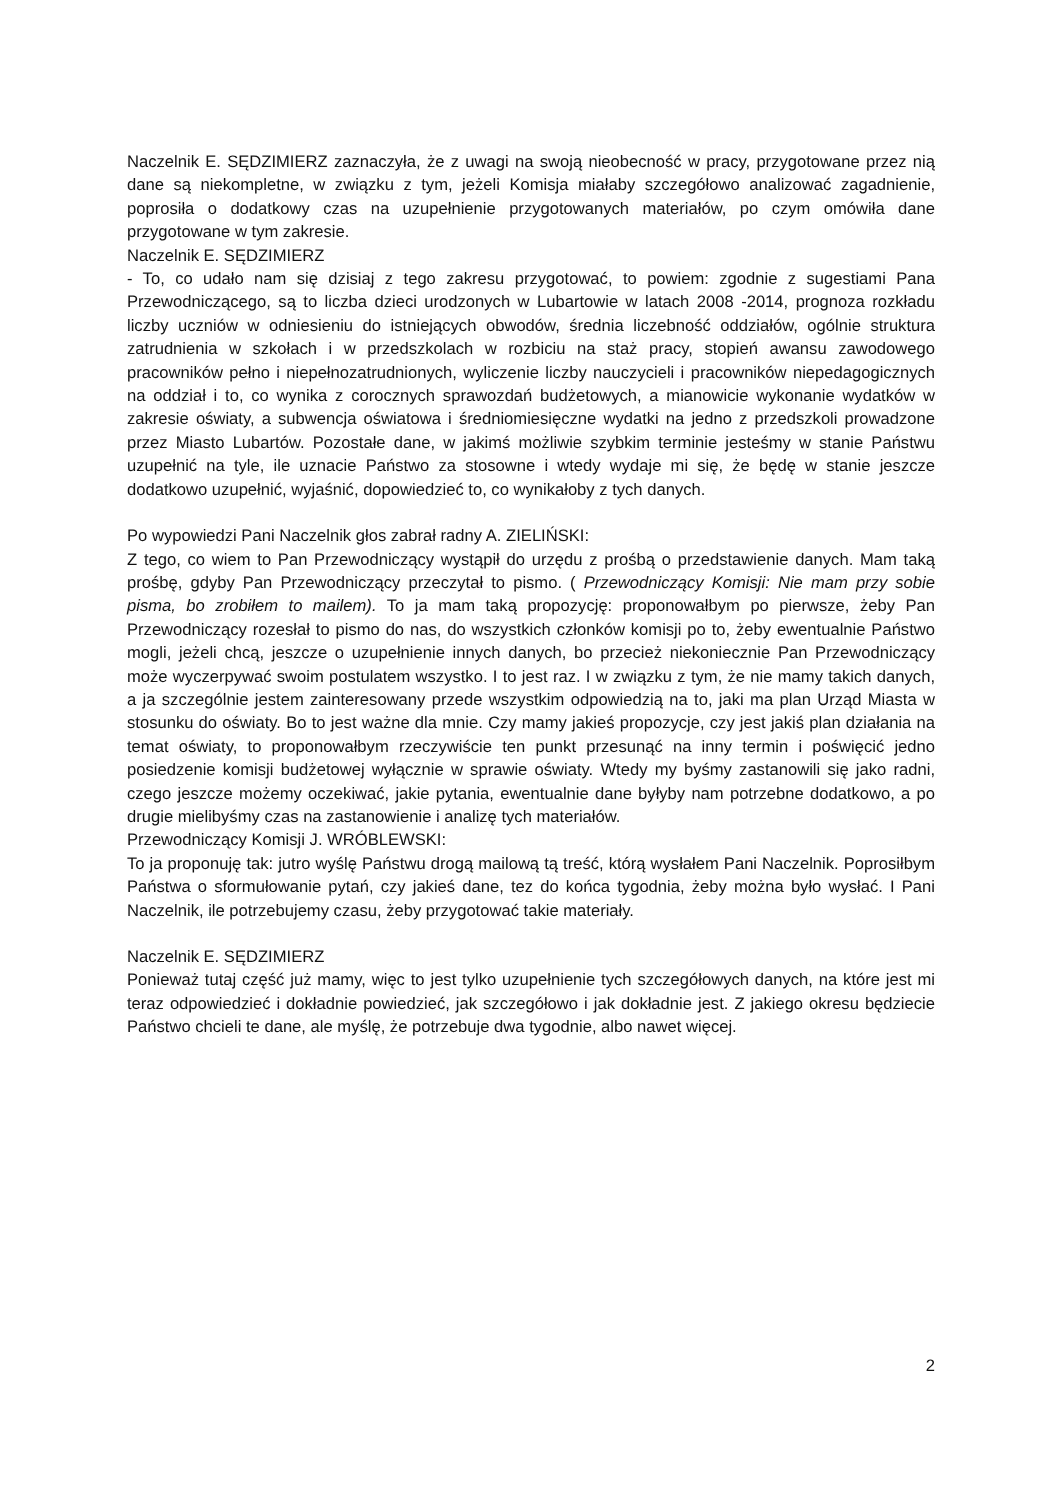Naczelnik E. SĘDZIMIERZ zaznaczyła, że z uwagi na swoją nieobecność w pracy, przygotowane przez nią dane są niekompletne, w związku z tym, jeżeli Komisja miałaby szczegółowo analizować zagadnienie, poprosiła o dodatkowy czas na uzupełnienie przygotowanych materiałów, po czym omówiła dane przygotowane w tym zakresie.
Naczelnik E. SĘDZIMIERZ
- To, co udało nam się dzisiaj z tego zakresu przygotować, to powiem: zgodnie z sugestiami Pana Przewodniczącego, są to liczba dzieci urodzonych w Lubartowie w latach 2008 -2014, prognoza rozkładu liczby uczniów w odniesieniu do istniejących obwodów, średnia liczebność oddziałów, ogólnie struktura zatrudnienia w szkołach i w przedszkolach w rozbiciu na staż pracy, stopień awansu zawodowego pracowników pełno i niepełnozatrudnionych, wyliczenie liczby nauczycieli i pracowników niepedagogicznych na oddział i to, co wynika z corocznych sprawozdań budżetowych, a mianowicie wykonanie wydatków w zakresie oświaty, a subwencja oświatowa i średniomiesięczne wydatki na jedno z przedszkoli prowadzone przez Miasto Lubartów. Pozostałe dane, w jakimś możliwie szybkim terminie jesteśmy w stanie Państwu uzupełnić na tyle, ile uznacie Państwo za stosowne i wtedy wydaje mi się, że będę w stanie jeszcze dodatkowo uzupełnić, wyjaśnić, dopowiedzieć to, co wynikałoby z tych danych.
Po wypowiedzi Pani Naczelnik głos zabrał radny A. ZIELIŃSKI:
Z tego, co wiem to Pan Przewodniczący wystąpił do urzędu z prośbą o przedstawienie danych. Mam taką prośbę, gdyby Pan Przewodniczący przeczytał to pismo. ( Przewodniczący Komisji: Nie mam przy sobie pisma, bo zrobiłem to mailem). To ja mam taką propozycję: proponowałbym po pierwsze, żeby Pan Przewodniczący rozesłał to pismo do nas, do wszystkich członków komisji po to, żeby ewentualnie Państwo mogli, jeżeli chcą, jeszcze o uzupełnienie innych danych, bo przecież niekoniecznie Pan Przewodniczący może wyczerpywać swoim postulatem wszystko. I to jest raz. I w związku z tym, że nie mamy takich danych, a ja szczególnie jestem zainteresowany przede wszystkim odpowiedzią na to, jaki ma plan Urząd Miasta w stosunku do oświaty. Bo to jest ważne dla mnie. Czy mamy jakieś propozycje, czy jest jakiś plan działania na temat oświaty, to proponowałbym rzeczywiście ten punkt przesunąć na inny termin i poświęcić jedno posiedzenie komisji budżetowej wyłącznie w sprawie oświaty. Wtedy my byśmy zastanowili się jako radni, czego jeszcze możemy oczekiwać, jakie pytania, ewentualnie dane byłyby nam potrzebne dodatkowo, a po drugie mielibyśmy czas na zastanowienie i analizę tych materiałów.
Przewodniczący Komisji J. WRÓBLEWSKI:
To ja proponuję tak: jutro wyślę Państwu drogą mailową tą treść, którą wysłałem Pani Naczelnik. Poprosiłbym Państwa o sformułowanie pytań, czy jakieś dane, tez do końca tygodnia, żeby można było wysłać. I Pani Naczelnik, ile potrzebujemy czasu, żeby przygotować takie materiały.
Naczelnik E. SĘDZIMIERZ
Ponieważ tutaj część już mamy, więc to jest tylko uzupełnienie tych szczegółowych danych, na które jest mi teraz odpowiedzieć i dokładnie powiedzieć, jak szczegółowo i jak dokładnie jest. Z jakiego okresu będziecie Państwo chcieli te dane, ale myślę, że potrzebuje dwa tygodnie, albo nawet więcej.
2